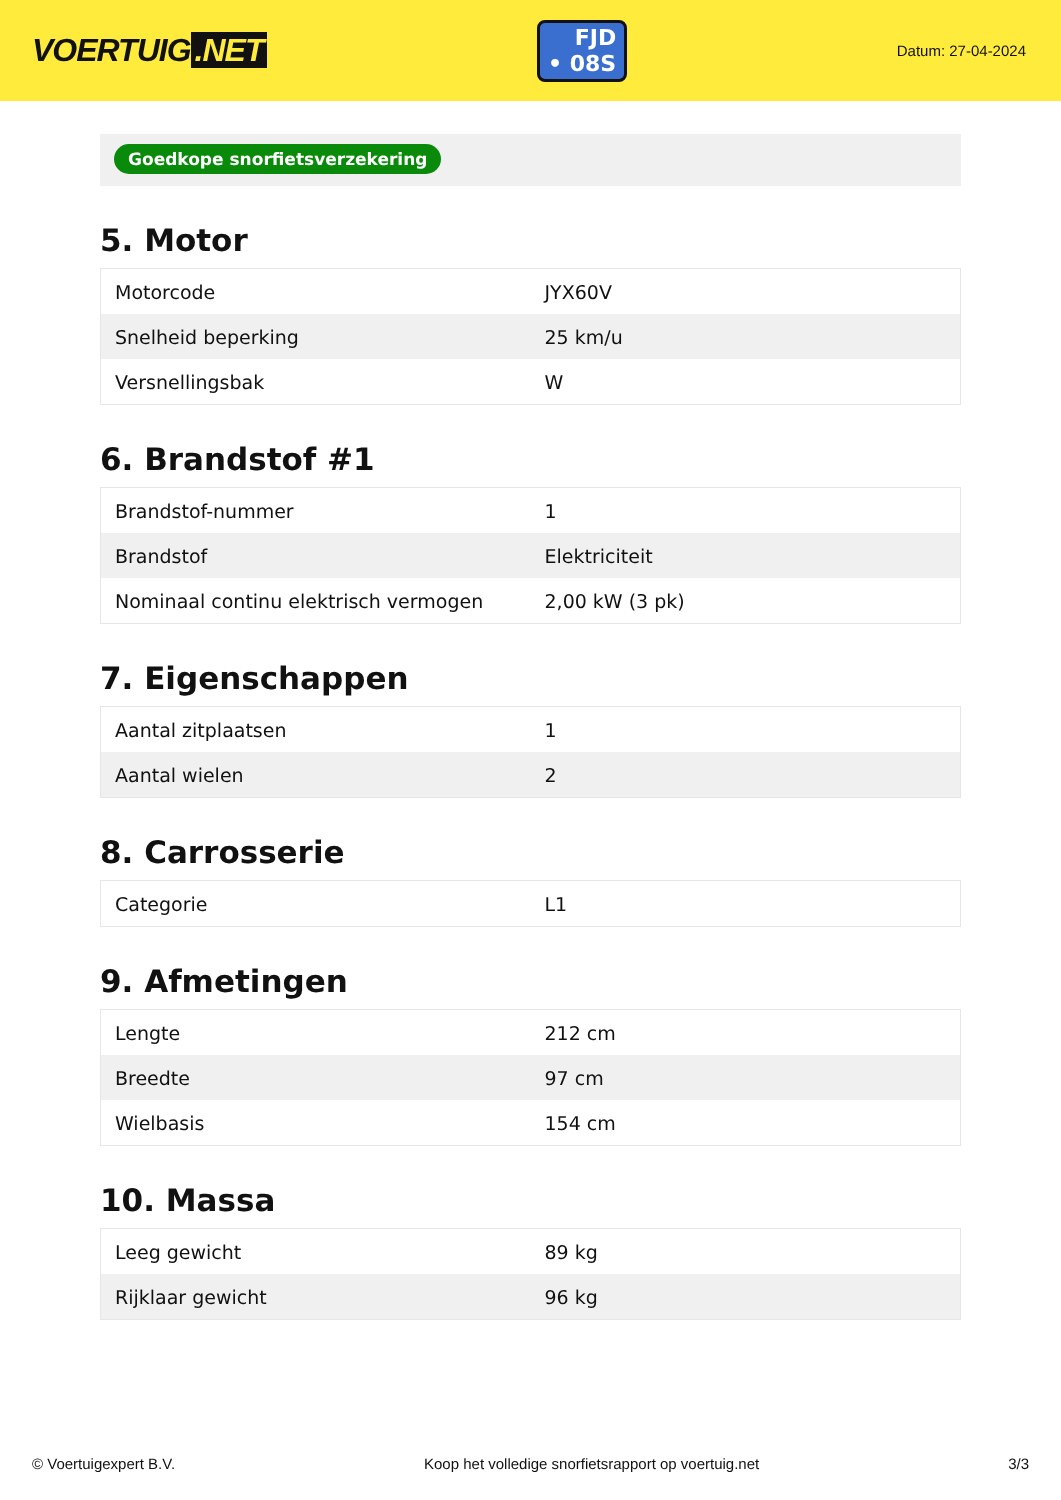VOERTUIG.NET
FJD
• 08S
Datum: 27-04-2024
Goedkope snorfietsverzekering
5. Motor
| Motorcode | JYX60V |
| Snelheid beperking | 25 km/u |
| Versnellingsbak | W |
6. Brandstof #1
| Brandstof-nummer | 1 |
| Brandstof | Elektriciteit |
| Nominaal continu elektrisch vermogen | 2,00 kW (3 pk) |
7. Eigenschappen
| Aantal zitplaatsen | 1 |
| Aantal wielen | 2 |
8. Carrosserie
| Categorie | L1 |
9. Afmetingen
| Lengte | 212 cm |
| Breedte | 97 cm |
| Wielbasis | 154 cm |
10. Massa
| Leeg gewicht | 89 kg |
| Rijklaar gewicht | 96 kg |
© Voertuigexpert B.V. Koop het volledige snorfietsrapport op voertuig.net 3/3